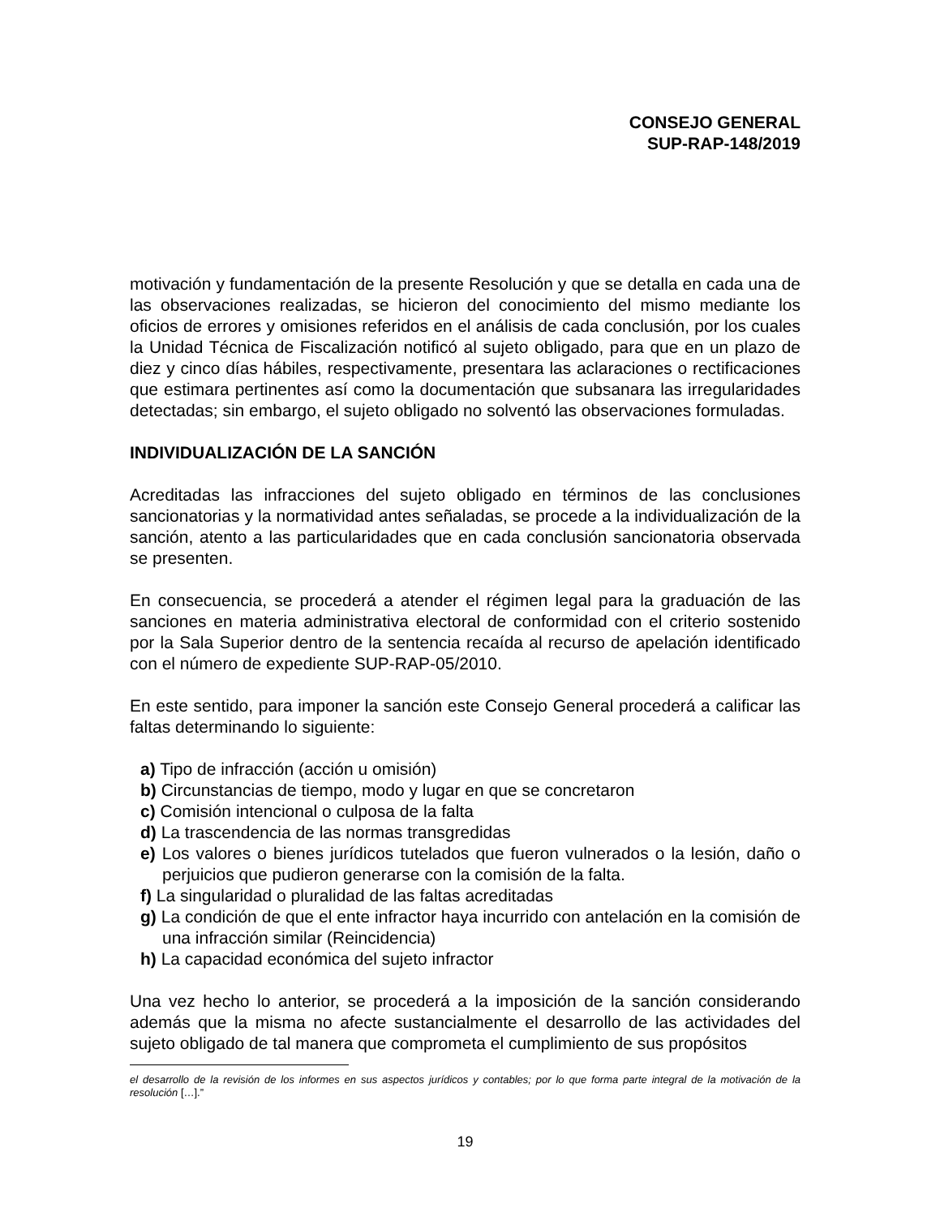CONSEJO GENERAL
SUP-RAP-148/2019
motivación y fundamentación de la presente Resolución y que se detalla en cada una de las observaciones realizadas, se hicieron del conocimiento del mismo mediante los oficios de errores y omisiones referidos en el análisis de cada conclusión, por los cuales la Unidad Técnica de Fiscalización notificó al sujeto obligado, para que en un plazo de diez y cinco días hábiles, respectivamente, presentara las aclaraciones o rectificaciones que estimara pertinentes así como la documentación que subsanara las irregularidades detectadas; sin embargo, el sujeto obligado no solventó las observaciones formuladas.
INDIVIDUALIZACIÓN DE LA SANCIÓN
Acreditadas las infracciones del sujeto obligado en términos de las conclusiones sancionatorias y la normatividad antes señaladas, se procede a la individualización de la sanción, atento a las particularidades que en cada conclusión sancionatoria observada se presenten.
En consecuencia, se procederá a atender el régimen legal para la graduación de las sanciones en materia administrativa electoral de conformidad con el criterio sostenido por la Sala Superior dentro de la sentencia recaída al recurso de apelación identificado con el número de expediente SUP-RAP-05/2010.
En este sentido, para imponer la sanción este Consejo General procederá a calificar las faltas determinando lo siguiente:
a) Tipo de infracción (acción u omisión)
b) Circunstancias de tiempo, modo y lugar en que se concretaron
c) Comisión intencional o culposa de la falta
d) La trascendencia de las normas transgredidas
e) Los valores o bienes jurídicos tutelados que fueron vulnerados o la lesión, daño o perjuicios que pudieron generarse con la comisión de la falta.
f) La singularidad o pluralidad de las faltas acreditadas
g) La condición de que el ente infractor haya incurrido con antelación en la comisión de una infracción similar (Reincidencia)
h) La capacidad económica del sujeto infractor
Una vez hecho lo anterior, se procederá a la imposición de la sanción considerando además que la misma no afecte sustancialmente el desarrollo de las actividades del sujeto obligado de tal manera que comprometa el cumplimiento de sus propósitos
el desarrollo de la revisión de los informes en sus aspectos jurídicos y contables; por lo que forma parte integral de la motivación de la resolución […].”
19